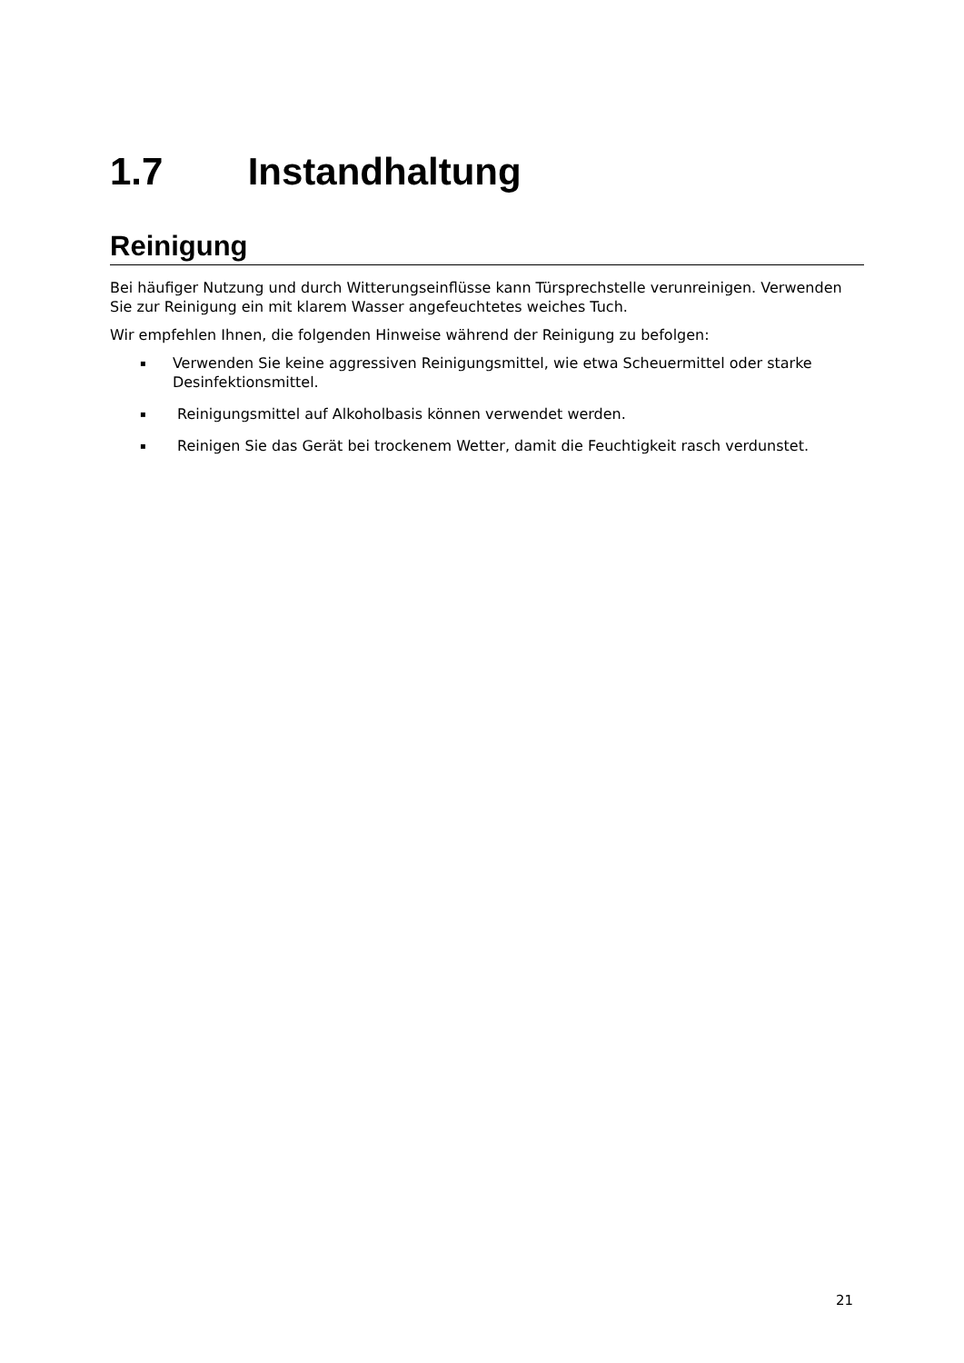1.7 Instandhaltung
Reinigung
Bei häufiger Nutzung und durch Witterungseinflüsse kann Türsprechstelle verunreinigen. Verwenden Sie zur Reinigung ein mit klarem Wasser angefeuchtetes weiches Tuch.
Wir empfehlen Ihnen, die folgenden Hinweise während der Reinigung zu befolgen:
▪ Verwenden Sie keine aggressiven Reinigungsmittel, wie etwa Scheuermittel oder starke Desinfektionsmittel.
▪ Reinigungsmittel auf Alkoholbasis können verwendet werden.
▪ Reinigen Sie das Gerät bei trockenem Wetter, damit die Feuchtigkeit rasch verdunstet.
21